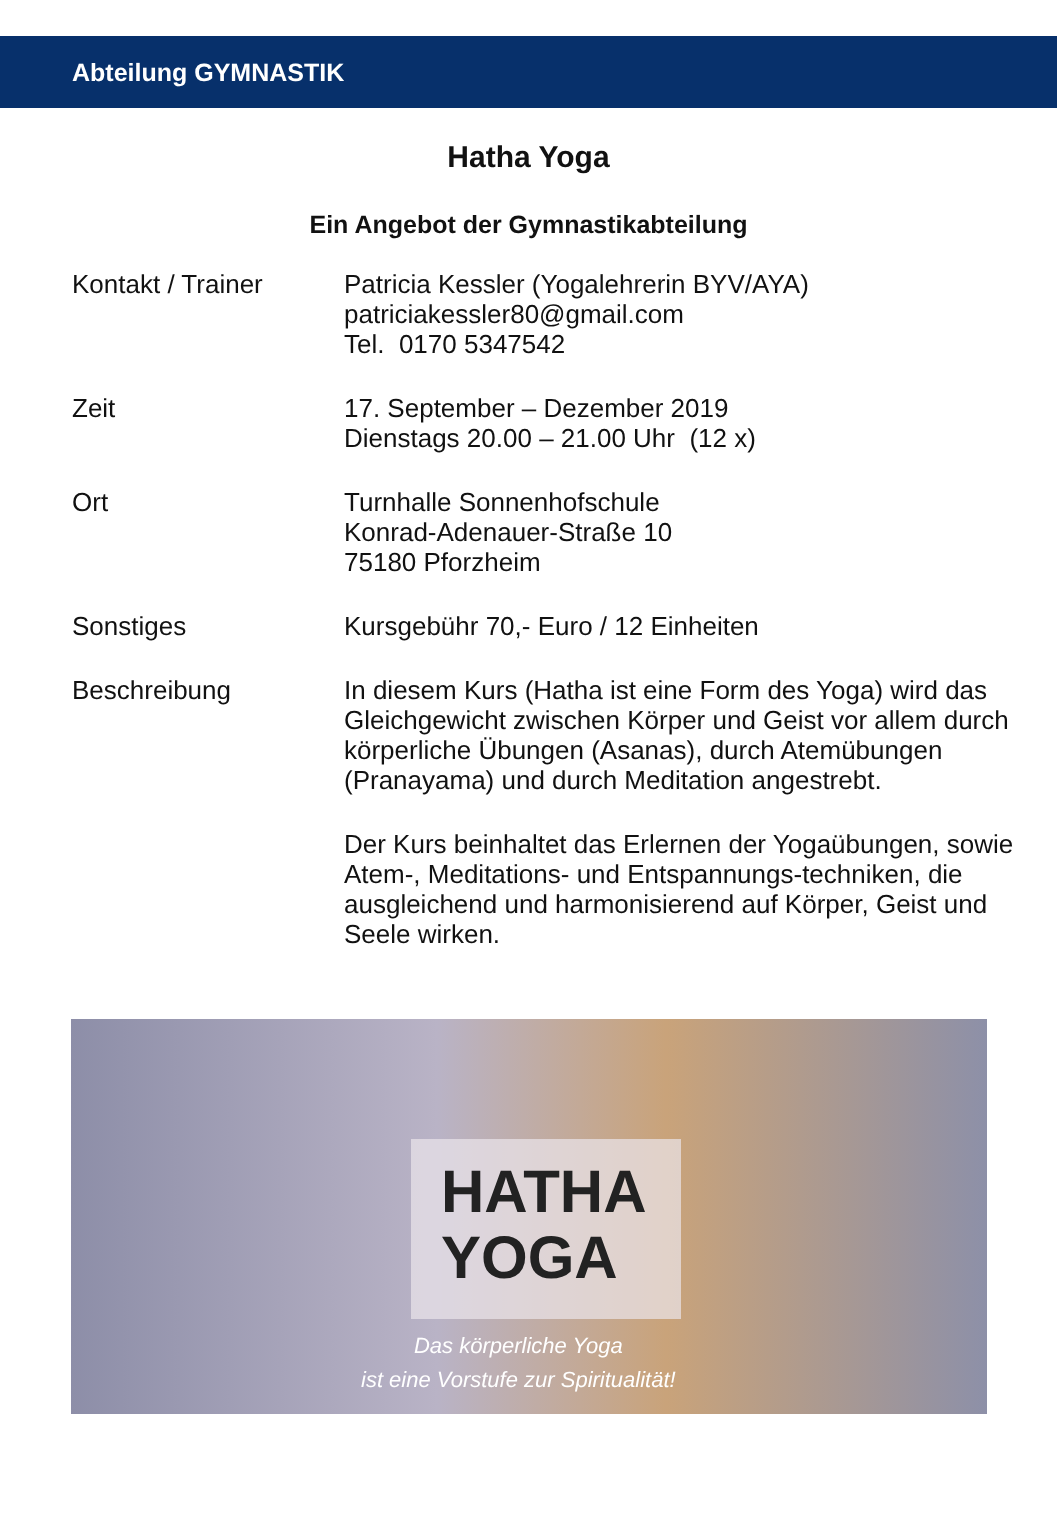Abteilung GYMNASTIK
Hatha Yoga
Ein Angebot der Gymnastikabteilung
Kontakt / Trainer Patricia Kessler (Yogalehrerin BYV/AYA)
patriciakessler80@gmail.com
Tel. 0170 5347542
Zeit 17. September – Dezember 2019
Dienstags 20.00 – 21.00 Uhr (12 x)
Ort Turnhalle Sonnenhofschule
Konrad-Adenauer-Straße 10
75180 Pforzheim
Sonstiges Kursgebühr 70,- Euro / 12 Einheiten
Beschreibung In diesem Kurs (Hatha ist eine Form des Yoga) wird das Gleichgewicht zwischen Körper und Geist vor allem durch körperliche Übungen (Asanas), durch Atemübungen (Pranayama) und durch Meditation angestrebt.
Der Kurs beinhaltet das Erlernen der Yogaübungen, sowie Atem-, Meditations- und Entspannungs-techniken, die ausgleichend und harmonisierend auf Körper, Geist und Seele wirken.
HATHA
YOGA
Das körperliche Yoga
ist eine Vorstufe zur Spiritualität!